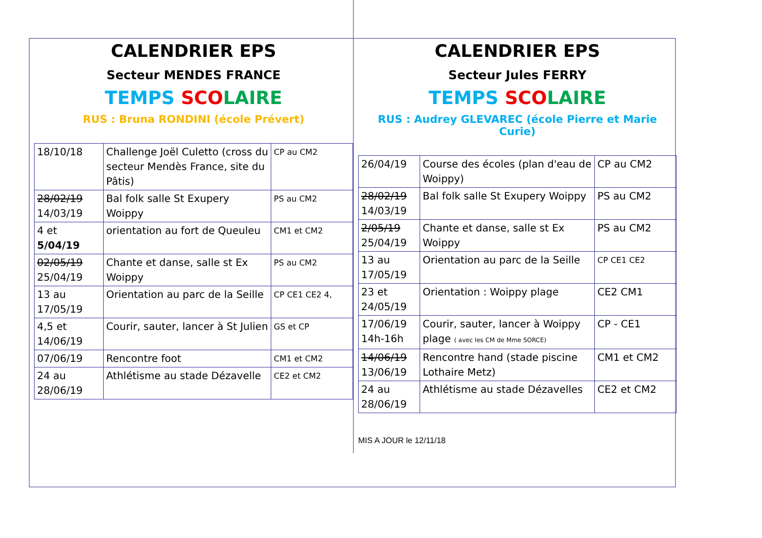CALENDRIER EPS
Secteur MENDES FRANCE
TEMPS SCO LAIRE
RUS : Bruna RONDINI (école Prévert)
| 18/10/18 | Challenge Joël Culetto (cross du secteur Mendès France, site du Pâtis) | CP au CM2 |
| 28/02/19 14/03/19 | Bal folk salle St Exupery Woippy | PS au CM2 |
| 4 et 5/04/19 | orientation au fort de Queuleu | CM1 et CM2 |
| 02/05/19 25/04/19 | Chante et danse, salle st Ex Woippy | PS au CM2 |
| 13 au 17/05/19 | Orientation au parc de la Seille | CP CE1 CE2 4, |
| 4,5 et 14/06/19 | Courir, sauter, lancer à St Julien | GS et CP |
| 07/06/19 | Rencontre foot | CM1 et CM2 |
| 24 au 28/06/19 | Athlétisme au stade Dézavelle | CE2 et CM2 |
CALENDRIER EPS
Secteur Jules FERRY
TEMPS SCO LAIRE
RUS : Audrey GLEVAREC (école Pierre et Marie Curie)
| 26/04/19 | Course des écoles (plan d'eau de Woippy) | CP au CM2 |
| 28/02/19 14/03/19 | Bal folk salle St Exupery Woippy | PS au CM2 |
| 2/05/19 25/04/19 | Chante et danse, salle st Ex Woippy | PS au CM2 |
| 13 au 17/05/19 | Orientation au parc de la Seille | CP CE1 CE2 |
| 23 et 24/05/19 | Orientation : Woippy plage | CE2 CM1 |
| 17/06/19 14h-16h | Courir, sauter, lancer à Woippy plage ( avec les CM de Mme SORCE) | CP - CE1 |
| 14/06/19 13/06/19 | Rencontre hand (stade piscine Lothaire Metz) | CM1 et CM2 |
| 24 au 28/06/19 | Athlétisme au stade Dézavelles | CE2 et CM2 |
MIS A JOUR le 12/11/18